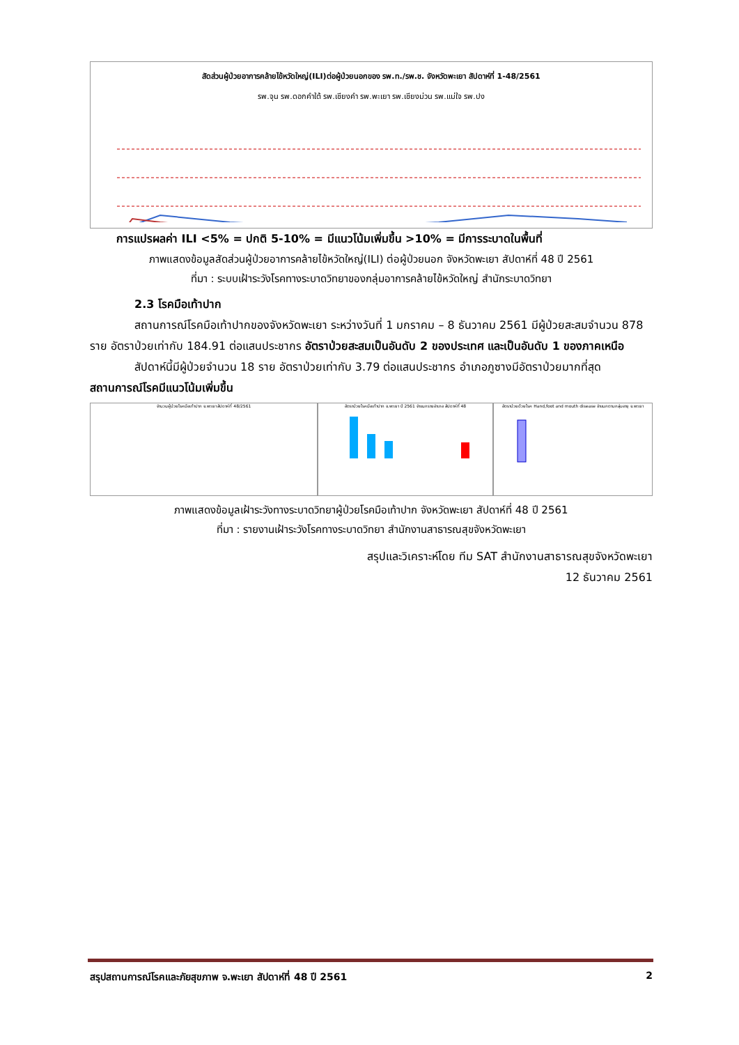สัดส่วนผู้ป่วยอาการคล้ายไข้หวัดใหญ่(ILI)ต่อผู้ป่วยนอกของ รพ.ท./รพ.ช. จังหวัดพะเยา สัปดาห์ที่ 1-48/2561
รพ.จุน รพ.ดอกคำใต้ รพ.เชียงคำ รพ.พะเยา รพ.เชียงม่วน รพ.แม่ใจ รพ.ปง
การแปรผลค่า ILI <5% = ปกติ 5-10% = มีแนวโน้มเพิ่มขึ้น >10% = มีการระบาดในพื้นที่
ภาพแสดงข้อมูลสัดส่วนผู้ป่วยอาการคล้ายไข้หวัดใหญ่(ILI) ต่อผู้ป่วยนอก จังหวัดพะเยา สัปดาห์ที่ 48 ปี 2561
ที่มา : ระบบเฝ้าระวังโรคทางระบาดวิทยาของกลุ่มอาการคล้ายไข้หวัดใหญ่ สำนักระบาดวิทยา
2.3 โรคมือเท้าปาก
สถานการณ์โรคมือเท้าปากของจังหวัดพะเยา ระหว่างวันที่ 1 มกราคม – 8 ธันวาคม 2561 มีผู้ป่วยสะสมจำนวน 878 ราย อัตราป่วยเท่ากับ 184.91 ต่อแสนประชากร อัตราป่วยสะสมเป็นอันดับ 2 ของประเทศ และเป็นอันดับ 1 ของภาคเหนือ
สัปดาห์นี้มีผู้ป่วยจำนวน 18 ราย อัตราป่วยเท่ากับ 3.79 ต่อแสนประชากร อำเภอภูซางมีอัตราป่วยมากที่สุด สถานการณ์โรคมีแนวโน้มเพิ่มขึ้น
จำนวนผู้ป่วยโรคมือเท้าปาก จ.พะเยา สัปดาห์ที่ 48/2561
อัตราป่วยโรคมือเท้าปาก จ.พะเยา ปี 2561 จำแนกรายอำเภอ สัปดาห์ที่ 48
อัตราป่วยด้วยโรค Hand,foot and mouth disease จำแนกตามกลุ่มอายุ จ.พะเยา
ภาพแสดงข้อมูลเฝ้าระวังทางระบาดวิทยาผู้ป่วยโรคมือเท้าปาก จังหวัดพะเยา สัปดาห์ที่ 48 ปี 2561
ที่มา : รายงานเฝ้าระวังโรคทางระบาดวิทยา สำนักงานสาธารณสุขจังหวัดพะเยา
สรุปและวิเคราะห์โดย ทีม SAT สำนักงานสาธารณสุขจังหวัดพะเยา
12 ธันวาคม 2561
สรุปสถานการณ์โรคและภัยสุขภาพ จ.พะเยา สัปดาห์ที่ 48 ปี 2561 2